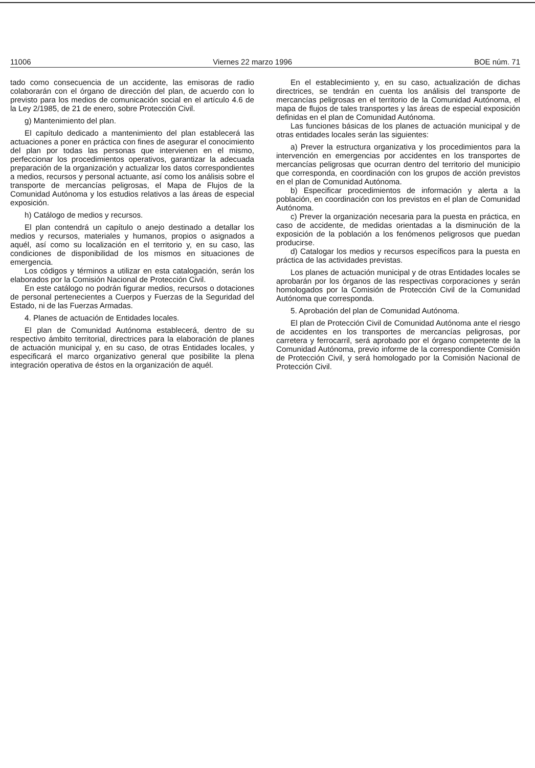11006 Viernes 22 marzo 1996 BOE núm. 71
tado como consecuencia de un accidente, las emisoras de radio colaborarán con el órgano de dirección del plan, de acuerdo con lo previsto para los medios de comunicación social en el artículo 4.6 de la Ley 2/1985, de 21 de enero, sobre Protección Civil.
g) Mantenimiento del plan.
El capítulo dedicado a mantenimiento del plan establecerá las actuaciones a poner en práctica con fines de asegurar el conocimiento del plan por todas las personas que intervienen en el mismo, perfeccionar los procedimientos operativos, garantizar la adecuada preparación de la organización y actualizar los datos correspondientes a medios, recursos y personal actuante, así como los análisis sobre el transporte de mercancías peligrosas, el Mapa de Flujos de la Comunidad Autónoma y los estudios relativos a las áreas de especial exposición.
h) Catálogo de medios y recursos.
El plan contendrá un capítulo o anejo destinado a detallar los medios y recursos, materiales y humanos, propios o asignados a aquél, así como su localización en el territorio y, en su caso, las condiciones de disponibilidad de los mismos en situaciones de emergencia.
Los códigos y términos a utilizar en esta catalogación, serán los elaborados por la Comisión Nacional de Protección Civil.
En este catálogo no podrán figurar medios, recursos o dotaciones de personal pertenecientes a Cuerpos y Fuerzas de la Seguridad del Estado, ni de las Fuerzas Armadas.
4. Planes de actuación de Entidades locales.
El plan de Comunidad Autónoma establecerá, dentro de su respectivo ámbito territorial, directrices para la elaboración de planes de actuación municipal y, en su caso, de otras Entidades locales, y especificará el marco organizativo general que posibilite la plena integración operativa de éstos en la organización de aquél.
En el establecimiento y, en su caso, actualización de dichas directrices, se tendrán en cuenta los análisis del transporte de mercancías peligrosas en el territorio de la Comunidad Autónoma, el mapa de flujos de tales transportes y las áreas de especial exposición definidas en el plan de Comunidad Autónoma.
Las funciones básicas de los planes de actuación municipal y de otras entidades locales serán las siguientes:
a) Prever la estructura organizativa y los procedimientos para la intervención en emergencias por accidentes en los transportes de mercancías peligrosas que ocurran dentro del territorio del municipio que corresponda, en coordinación con los grupos de acción previstos en el plan de Comunidad Autónoma.
b) Especificar procedimientos de información y alerta a la población, en coordinación con los previstos en el plan de Comunidad Autónoma.
c) Prever la organización necesaria para la puesta en práctica, en caso de accidente, de medidas orientadas a la disminución de la exposición de la población a los fenómenos peligrosos que puedan producirse.
d) Catalogar los medios y recursos específicos para la puesta en práctica de las actividades previstas.
Los planes de actuación municipal y de otras Entidades locales se aprobarán por los órganos de las respectivas corporaciones y serán homologados por la Comisión de Protección Civil de la Comunidad Autónoma que corresponda.
5. Aprobación del plan de Comunidad Autónoma.
El plan de Protección Civil de Comunidad Autónoma ante el riesgo de accidentes en los transportes de mercancías peligrosas, por carretera y ferrocarril, será aprobado por el órgano competente de la Comunidad Autónoma, previo informe de la correspondiente Comisión de Protección Civil, y será homologado por la Comisión Nacional de Protección Civil.